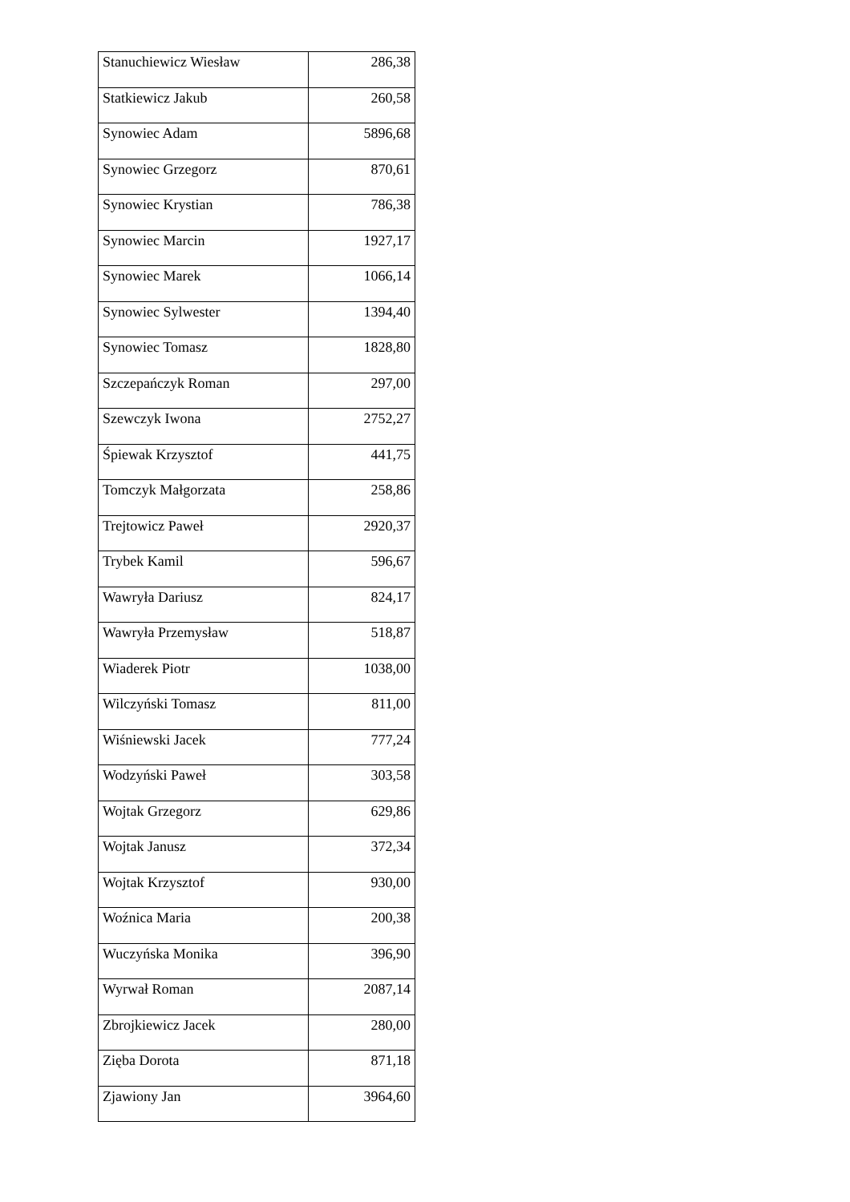| Stanuchiewicz Wiesław | 286,38 |
| Statkiewicz Jakub | 260,58 |
| Synowiec Adam | 5896,68 |
| Synowiec Grzegorz | 870,61 |
| Synowiec Krystian | 786,38 |
| Synowiec Marcin | 1927,17 |
| Synowiec Marek | 1066,14 |
| Synowiec Sylwester | 1394,40 |
| Synowiec Tomasz | 1828,80 |
| Szczepańczyk Roman | 297,00 |
| Szewczyk Iwona | 2752,27 |
| Śpiewak Krzysztof | 441,75 |
| Tomczyk Małgorzata | 258,86 |
| Trejtowicz Paweł | 2920,37 |
| Trybek Kamil | 596,67 |
| Wawryła Dariusz | 824,17 |
| Wawryła Przemysław | 518,87 |
| Wiaderek Piotr | 1038,00 |
| Wilczyński Tomasz | 811,00 |
| Wiśniewski Jacek | 777,24 |
| Wodzyński Paweł | 303,58 |
| Wojtak Grzegorz | 629,86 |
| Wojtak Janusz | 372,34 |
| Wojtak Krzysztof | 930,00 |
| Woźnica Maria | 200,38 |
| Wuczyńska Monika | 396,90 |
| Wyrwał Roman | 2087,14 |
| Zbrojkiewicz Jacek | 280,00 |
| Zięba Dorota | 871,18 |
| Zjawiony Jan | 3964,60 |